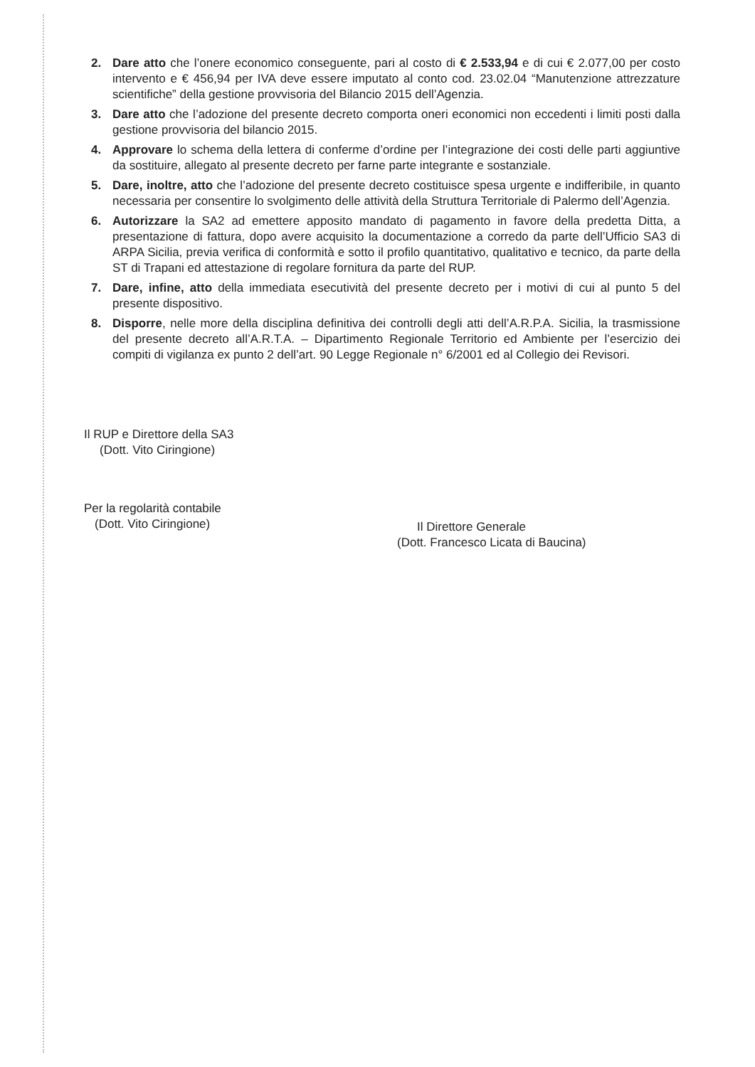2. Dare atto che l’onere economico conseguente, pari al costo di € 2.533,94 e di cui € 2.077,00 per costo intervento e € 456,94 per IVA deve essere imputato al conto cod. 23.02.04 “Manutenzione attrezzature scientifiche” della gestione provvisoria del Bilancio 2015 dell’Agenzia.
3. Dare atto che l’adozione del presente decreto comporta oneri economici non eccedenti i limiti posti dalla gestione provvisoria del bilancio 2015.
4. Approvare lo schema della lettera di conferme d’ordine per l’integrazione dei costi delle parti aggiuntive da sostituire, allegato al presente decreto per farne parte integrante e sostanziale.
5. Dare, inoltre, atto che l’adozione del presente decreto costituisce spesa urgente e indifferibile, in quanto necessaria per consentire lo svolgimento delle attività della Struttura Territoriale di Palermo dell’Agenzia.
6. Autorizzare la SA2 ad emettere apposito mandato di pagamento in favore della predetta Ditta, a presentazione di fattura, dopo avere acquisito la documentazione a corredo da parte dell’Ufficio SA3 di ARPA Sicilia, previa verifica di conformità e sotto il profilo quantitativo, qualitativo e tecnico, da parte della ST di Trapani ed attestazione di regolare fornitura da parte del RUP.
7. Dare, infine, atto della immediata esecutività del presente decreto per i motivi di cui al punto 5 del presente dispositivo.
8. Disporre, nelle more della disciplina definitiva dei controlli degli atti dell’A.R.P.A. Sicilia, la trasmissione del presente decreto all’A.R.T.A. – Dipartimento Regionale Territorio ed Ambiente per l’esercizio dei compiti di vigilanza ex punto 2 dell’art. 90 Legge Regionale n° 6/2001 ed al Collegio dei Revisori.
Il RUP e Direttore della SA3
(Dott. Vito Ciringione)
Per la regolarità contabile
(Dott. Vito Ciringione)
Il Direttore Generale
(Dott. Francesco Licata di Baucina)